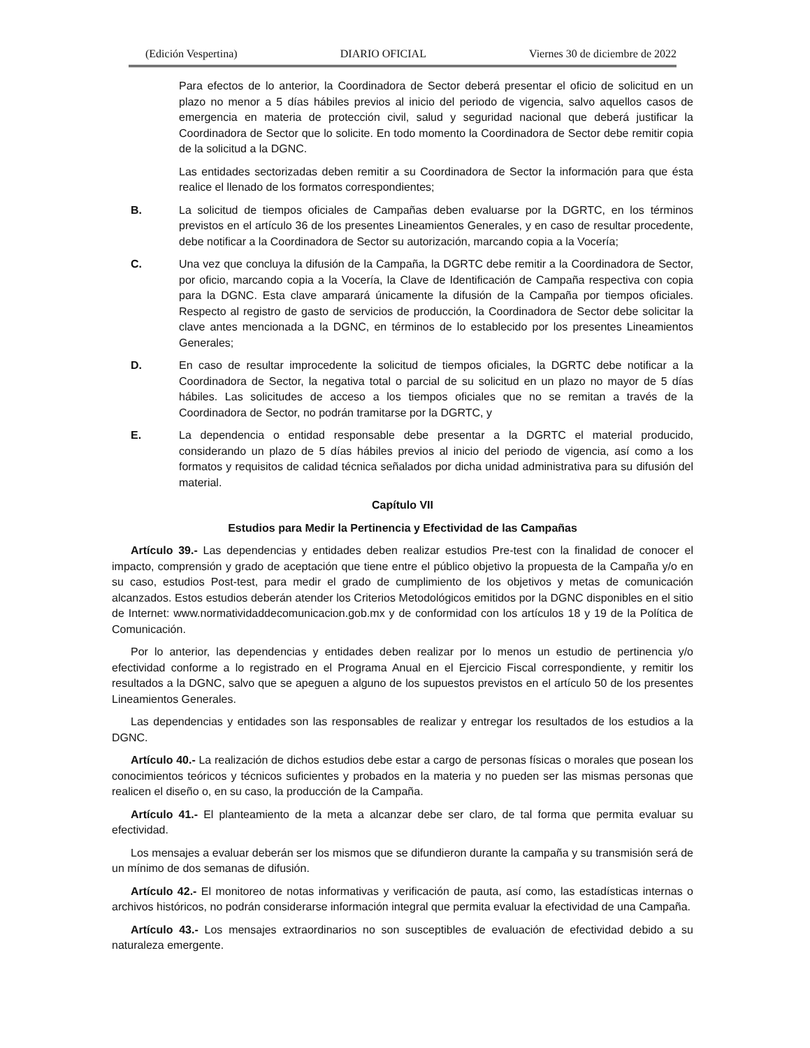(Edición Vespertina) DIARIO OFICIAL Viernes 30 de diciembre de 2022
Para efectos de lo anterior, la Coordinadora de Sector deberá presentar el oficio de solicitud en un plazo no menor a 5 días hábiles previos al inicio del periodo de vigencia, salvo aquellos casos de emergencia en materia de protección civil, salud y seguridad nacional que deberá justificar la Coordinadora de Sector que lo solicite. En todo momento la Coordinadora de Sector debe remitir copia de la solicitud a la DGNC.
Las entidades sectorizadas deben remitir a su Coordinadora de Sector la información para que ésta realice el llenado de los formatos correspondientes;
B. La solicitud de tiempos oficiales de Campañas deben evaluarse por la DGRTC, en los términos previstos en el artículo 36 de los presentes Lineamientos Generales, y en caso de resultar procedente, debe notificar a la Coordinadora de Sector su autorización, marcando copia a la Vocería;
C. Una vez que concluya la difusión de la Campaña, la DGRTC debe remitir a la Coordinadora de Sector, por oficio, marcando copia a la Vocería, la Clave de Identificación de Campaña respectiva con copia para la DGNC. Esta clave amparará únicamente la difusión de la Campaña por tiempos oficiales. Respecto al registro de gasto de servicios de producción, la Coordinadora de Sector debe solicitar la clave antes mencionada a la DGNC, en términos de lo establecido por los presentes Lineamientos Generales;
D. En caso de resultar improcedente la solicitud de tiempos oficiales, la DGRTC debe notificar a la Coordinadora de Sector, la negativa total o parcial de su solicitud en un plazo no mayor de 5 días hábiles. Las solicitudes de acceso a los tiempos oficiales que no se remitan a través de la Coordinadora de Sector, no podrán tramitarse por la DGRTC, y
E. La dependencia o entidad responsable debe presentar a la DGRTC el material producido, considerando un plazo de 5 días hábiles previos al inicio del periodo de vigencia, así como a los formatos y requisitos de calidad técnica señalados por dicha unidad administrativa para su difusión del material.
Capítulo VII
Estudios para Medir la Pertinencia y Efectividad de las Campañas
Artículo 39.- Las dependencias y entidades deben realizar estudios Pre-test con la finalidad de conocer el impacto, comprensión y grado de aceptación que tiene entre el público objetivo la propuesta de la Campaña y/o en su caso, estudios Post-test, para medir el grado de cumplimiento de los objetivos y metas de comunicación alcanzados. Estos estudios deberán atender los Criterios Metodológicos emitidos por la DGNC disponibles en el sitio de Internet: www.normatividaddecomunicacion.gob.mx y de conformidad con los artículos 18 y 19 de la Política de Comunicación.
Por lo anterior, las dependencias y entidades deben realizar por lo menos un estudio de pertinencia y/o efectividad conforme a lo registrado en el Programa Anual en el Ejercicio Fiscal correspondiente, y remitir los resultados a la DGNC, salvo que se apeguen a alguno de los supuestos previstos en el artículo 50 de los presentes Lineamientos Generales.
Las dependencias y entidades son las responsables de realizar y entregar los resultados de los estudios a la DGNC.
Artículo 40.- La realización de dichos estudios debe estar a cargo de personas físicas o morales que posean los conocimientos teóricos y técnicos suficientes y probados en la materia y no pueden ser las mismas personas que realicen el diseño o, en su caso, la producción de la Campaña.
Artículo 41.- El planteamiento de la meta a alcanzar debe ser claro, de tal forma que permita evaluar su efectividad.
Los mensajes a evaluar deberán ser los mismos que se difundieron durante la campaña y su transmisión será de un mínimo de dos semanas de difusión.
Artículo 42.- El monitoreo de notas informativas y verificación de pauta, así como, las estadísticas internas o archivos históricos, no podrán considerarse información integral que permita evaluar la efectividad de una Campaña.
Artículo 43.- Los mensajes extraordinarios no son susceptibles de evaluación de efectividad debido a su naturaleza emergente.